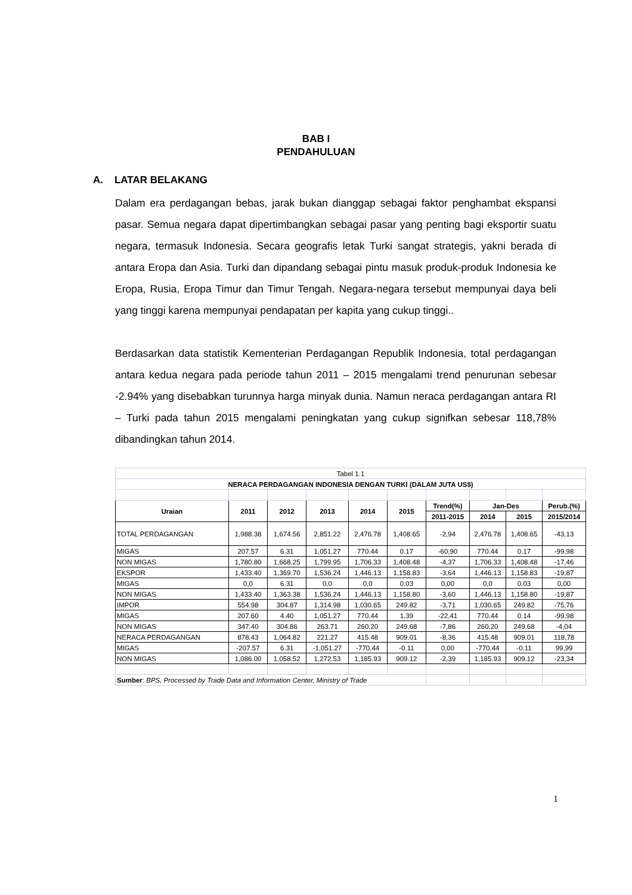BAB I
PENDAHULUAN
A. LATAR BELAKANG
Dalam era perdagangan bebas, jarak bukan dianggap sebagai faktor penghambat ekspansi pasar. Semua negara dapat dipertimbangkan sebagai pasar yang penting bagi eksportir suatu negara, termasuk Indonesia. Secara geografis letak Turki sangat strategis, yakni berada di antara Eropa dan Asia. Turki dan dipandang sebagai pintu masuk produk-produk Indonesia ke Eropa, Rusia, Eropa Timur dan Timur Tengah. Negara-negara tersebut mempunyai daya beli yang tinggi karena mempunyai pendapatan per kapita yang cukup tinggi..
Berdasarkan data statistik Kementerian Perdagangan Republik Indonesia, total perdagangan antara kedua negara pada periode tahun 2011 – 2015 mengalami trend penurunan sebesar -2.94% yang disebabkan turunnya harga minyak dunia. Namun neraca perdagangan antara RI – Turki pada tahun 2015 mengalami peningkatan yang cukup signifkan sebesar 118,78% dibandingkan tahun 2014.
| Tabel 1.1 | | | | | | | | | |
| NERACA PERDAGANGAN INDONESIA DENGAN TURKI (DALAM JUTA US$) | | | | | | | | | |
| Uraian | 2011 | 2012 | 2013 | 2014 | 2015 | Trend(%) | Jan-Des | | Perub.(%) |
| | | | | | | 2011-2015 | 2014 | 2015 | 2015/2014 |
| TOTAL PERDAGANGAN | 1,988.38 | 1,674.56 | 2,851.22 | 2,476.78 | 1,408.65 | -2,94 | 2,476.78 | 1,408.65 | -43,13 |
| MIGAS | 207.57 | 6.31 | 1,051.27 | 770.44 | 0.17 | -60,90 | 770.44 | 0.17 | -99,98 |
| NON MIGAS | 1,780.80 | 1,668.25 | 1,799.95 | 1,706.33 | 1,408.48 | -4,37 | 1,706.33 | 1,408.48 | -17,46 |
| EKSPOR | 1,433.40 | 1,369.70 | 1,536.24 | 1,446.13 | 1,158.83 | -3,64 | 1,446.13 | 1,158.83 | -19,87 |
| MIGAS | 0,0 | 6.31 | 0,0 | 0,0 | 0.03 | 0,00 | 0,0 | 0.03 | 0,00 |
| NON MIGAS | 1,433.40 | 1,363.38 | 1,536.24 | 1,446.13 | 1,158.80 | -3,60 | 1,446.13 | 1,158.80 | -19,87 |
| IMPOR | 554.98 | 304.87 | 1,314.98 | 1,030.65 | 249.82 | -3,71 | 1,030.65 | 249.82 | -75,76 |
| MIGAS | 207.60 | 4.40 | 1,051.27 | 770.44 | 1.39 | -22,41 | 770.44 | 0.14 | -99,98 |
| NON MIGAS | 347.40 | 304.86 | 263.71 | 260.20 | 249.68 | -7,86 | 260.20 | 249.68 | -4,04 |
| NERACA PERDAGANGAN | 878.43 | 1,064.82 | 221.27 | 415.48 | 909.01 | -8,36 | 415.48 | 909.01 | 118,78 |
| MIGAS | -207.57 | 6.31 | -1,051.27 | -770.44 | -0.11 | 0,00 | -770.44 | -0.11 | 99,99 |
| NON MIGAS | 1,086.00 | 1,058.52 | 1,272.53 | 1,185.93 | 909.12 | -2,39 | 1,185.93 | 909.12 | -23,34 |
| Sumber : BPS, Processed by Trade Data and Information Center, Ministry of Trade | | | | | | | | | |
1